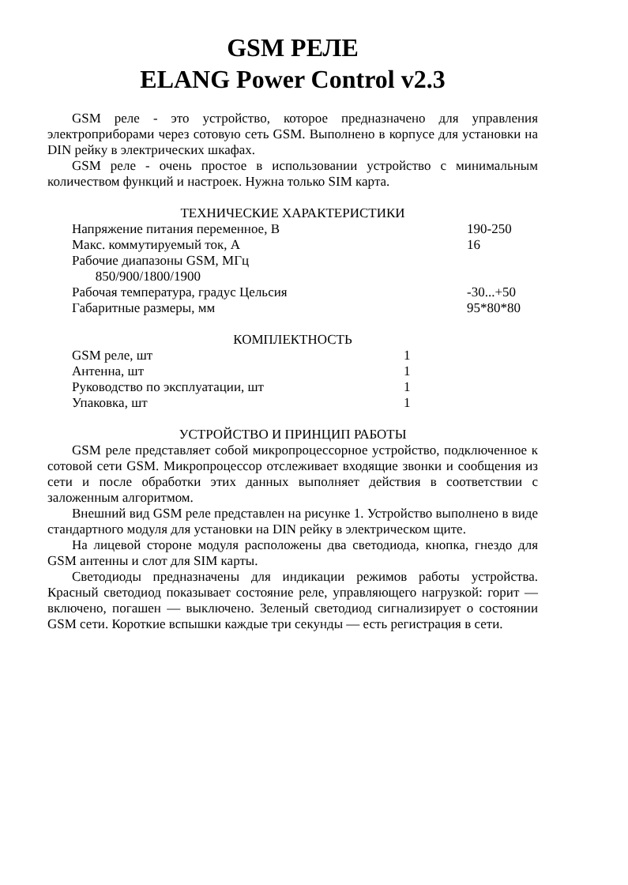GSM РЕЛЕ
ELANG Power Control v2.3
GSM реле - это устройство, которое предназначено для управления электроприборами через сотовую сеть GSM. Выполнено в корпусе для установки на DIN рейку в электрических шкафах.
GSM реле - очень простое в использовании устройство с минимальным количеством функций и настроек. Нужна только SIM карта.
ТЕХНИЧЕСКИЕ ХАРАКТЕРИСТИКИ
| Напряжение питания переменное, В | 190-250 |
| Макс. коммутируемый ток, А | 16 |
| Рабочие диапазоны GSM, МГц 850/900/1800/1900 | |
| Рабочая температура, градус Цельсия | -30...+50 |
| Габаритные размеры, мм | 95*80*80 |
КОМПЛЕКТНОСТЬ
| GSM реле, шт | 1 |
| Антенна, шт | 1 |
| Руководство по эксплуатации, шт | 1 |
| Упаковка, шт | 1 |
УСТРОЙСТВО И ПРИНЦИП РАБОТЫ
GSM реле представляет собой микропроцессорное устройство, подключенное к сотовой сети GSM. Микропроцессор отслеживает входящие звонки и сообщения из сети и после обработки этих данных выполняет действия в соответствии с заложенным алгоритмом.
Внешний вид GSM реле представлен на рисунке 1. Устройство выполнено в виде стандартного модуля для установки на DIN рейку в электрическом щите.
На лицевой стороне модуля расположены два светодиода, кнопка, гнездо для GSM антенны и слот для SIM карты.
Светодиоды предназначены для индикации режимов работы устройства. Красный светодиод показывает состояние реле, управляющего нагрузкой: горит — включено, погашен — выключено. Зеленый светодиод сигнализирует о состоянии GSM сети. Короткие вспышки каждые три секунды — есть регистрация в сети.